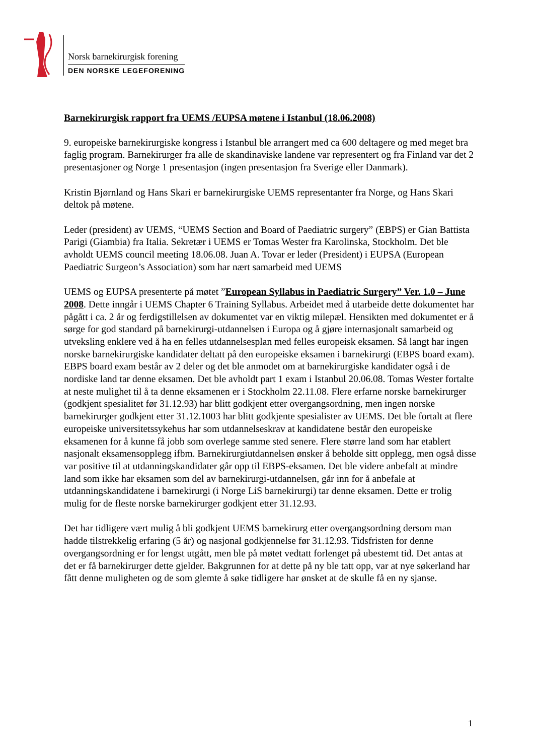Norsk barnekirurgisk forening
DEN NORSKE LEGEFORENING
Barnekirurgisk rapport fra UEMS /EUPSA møtene i Istanbul (18.06.2008)
9. europeiske barnekirurgiske kongress i Istanbul ble arrangert med ca 600 deltagere og med meget bra faglig program. Barnekirurger fra alle de skandinaviske landene var representert og fra Finland var det 2 presentasjoner og Norge 1 presentasjon (ingen presentasjon fra Sverige eller Danmark).
Kristin Bjørnland og Hans Skari er barnekirurgiske UEMS representanter fra Norge, og Hans Skari deltok på møtene.
Leder (president) av UEMS, “UEMS Section and Board of Paediatric surgery” (EBPS) er Gian Battista Parigi (Giambia) fra Italia. Sekretær i UEMS er Tomas Wester fra Karolinska, Stockholm. Det ble avholdt UEMS council meeting 18.06.08. Juan A. Tovar er leder (President) i EUPSA (European Paediatric Surgeon’s Association) som har nært samarbeid med UEMS
UEMS og EUPSA presenterte på møtet ”European Syllabus in Paediatric Surgery” Ver. 1.0 – June 2008. Dette inngår i UEMS Chapter 6 Training Syllabus. Arbeidet med å utarbeide dette dokumentet har pågått i ca. 2 år og ferdigstillelsen av dokumentet var en viktig milepæl. Hensikten med dokumentet er å sørge for god standard på barnekirurgi-utdannelsen i Europa og å gjøre internasjonalt samarbeid og utveksling enklere ved å ha en felles utdannelsesplan med felles europeisk eksamen. Så langt har ingen norske barnekirurgiske kandidater deltatt på den europeiske eksamen i barnekirurgi (EBPS board exam). EBPS board exam består av 2 deler og det ble anmodet om at barnekirurgiske kandidater også i de nordiske land tar denne eksamen. Det ble avholdt part 1 exam i Istanbul 20.06.08. Tomas Wester fortalte at neste mulighet til å ta denne eksamenen er i Stockholm 22.11.08. Flere erfarne norske barnekirurger (godkjent spesialitet før 31.12.93) har blitt godkjent etter overgangsordning, men ingen norske barnekirurger godkjent etter 31.12.1003 har blitt godkjente spesialister av UEMS. Det ble fortalt at flere europeiske universitetssykehus har som utdannelseskrav at kandidatene består den europeiske eksamenen for å kunne få jobb som overlege samme sted senere. Flere større land som har etablert nasjonalt eksamensopplegg ifbm. Barnekirurgiutdannelsen ønsker å beholde sitt opplegg, men også disse var positive til at utdanningskandidater går opp til EBPS-eksamen. Det ble videre anbefalt at mindre land som ikke har eksamen som del av barnekirurgi-utdannelsen, går inn for å anbefale at utdanningskandidatene i barnekirurgi (i Norge LiS barnekirurgi) tar denne eksamen. Dette er trolig mulig for de fleste norske barnekirurger godkjent etter 31.12.93.
Det har tidligere vært mulig å bli godkjent UEMS barnekirurg etter overgangsordning dersom man hadde tilstrekkelig erfaring (5 år) og nasjonal godkjennelse før 31.12.93. Tidsfristen for denne overgangsordning er for lengst utgått, men ble på møtet vedtatt forlenget på ubestemt tid. Det antas at det er få barnekirurger dette gjelder. Bakgrunnen for at dette på ny ble tatt opp, var at nye søkerland har fått denne muligheten og de som glemte å søke tidligere har ønsket at de skulle få en ny sjanse.
1